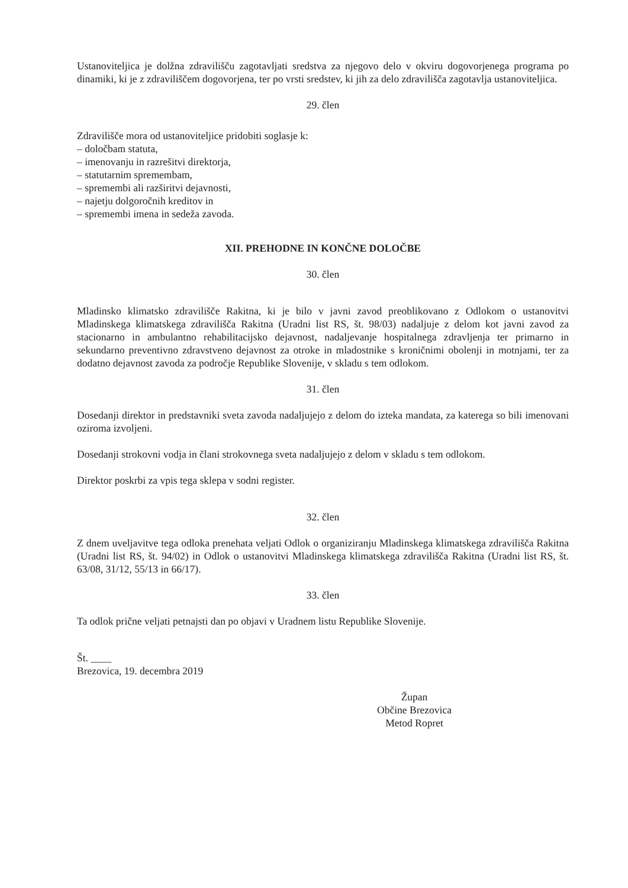Ustanoviteljica je dolžna zdravilišču zagotavljati sredstva za njegovo delo v okviru dogovorjenega programa po dinamiki, ki je z zdraviliščem dogovorjena, ter po vrsti sredstev, ki jih za delo zdravilišča zagotavlja ustanoviteljica.
29. člen
Zdravilišče mora od ustanoviteljice pridobiti soglasje k:
– določbam statuta,
– imenovanju in razrešitvi direktorja,
– statutarnim spremembam,
– spremembi ali razširitvi dejavnosti,
– najetju dolgoročnih kreditov in
– spremembi imena in sedeža zavoda.
XII. PREHODNE IN KONČNE DOLOČBE
30. člen
Mladinsko klimatsko zdravilišče Rakitna, ki je bilo v javni zavod preoblikovano z Odlokom o ustanovitvi Mladinskega klimatskega zdravilišča Rakitna (Uradni list RS, št. 98/03) nadaljuje z delom kot javni zavod za stacionarno in ambulantno rehabilitacijsko dejavnost, nadaljevanje hospitalnega zdravljenja ter primarno in sekundarno preventivno zdravstveno dejavnost za otroke in mladostnike s kroničnimi obolenji in motnjami, ter za dodatno dejavnost zavoda za področje Republike Slovenije, v skladu s tem odlokom.
31. člen
Dosedanji direktor in predstavniki sveta zavoda nadaljujejo z delom do izteka mandata, za katerega so bili imenovani oziroma izvoljeni.
Dosedanji strokovni vodja in člani strokovnega sveta nadaljujejo z delom v skladu s tem odlokom.
Direktor poskrbi za vpis tega sklepa v sodni register.
32. člen
Z dnem uveljavitve tega odloka prenehata veljati Odlok o organiziranju Mladinskega klimatskega zdravilišča Rakitna (Uradni list RS, št. 94/02) in Odlok o ustanovitvi Mladinskega klimatskega zdravilišča Rakitna (Uradni list RS, št. 63/08, 31/12, 55/13 in 66/17).
33. člen
Ta odlok prične veljati petnajsti dan po objavi v Uradnem listu Republike Slovenije.
Št. ____
Brezovica, 19. decembra 2019
Župan
Občine Brezovica
Metod Ropret